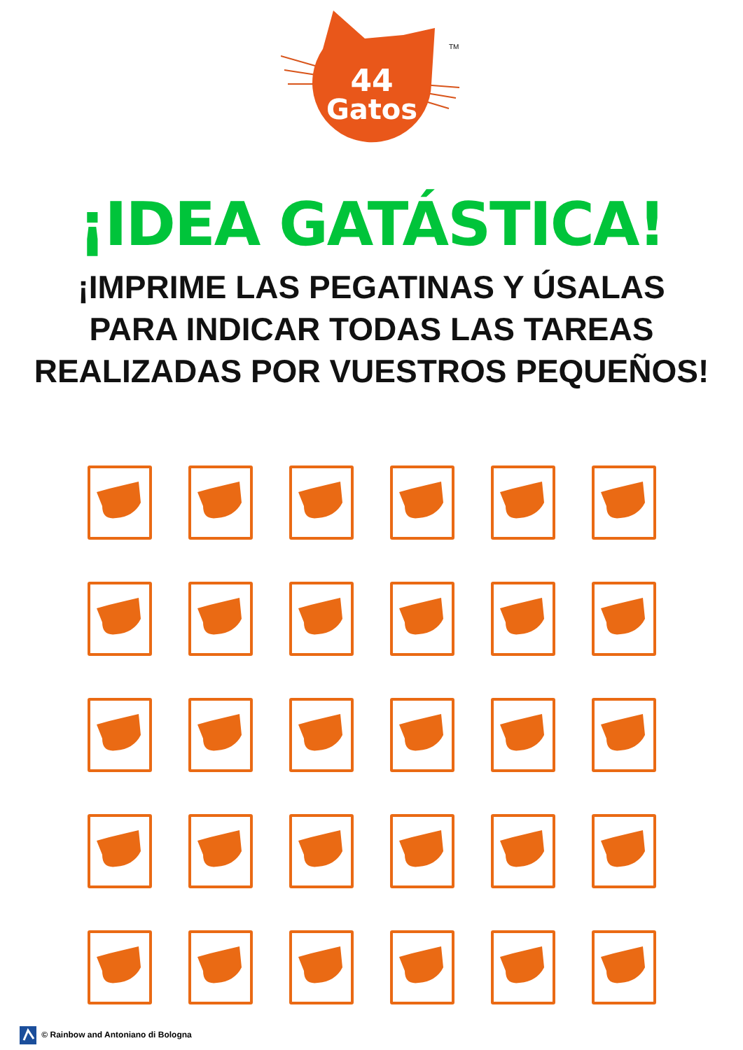44
Gatos
TM
¡IDEA GATÁSTICA!
¡IMPRIME LAS PEGATINAS Y ÚSALAS
PARA INDICAR TODAS LAS TAREAS
REALIZADAS POR VUESTROS PEQUEÑOS!
© Rainbow and Antoniano di Bologna